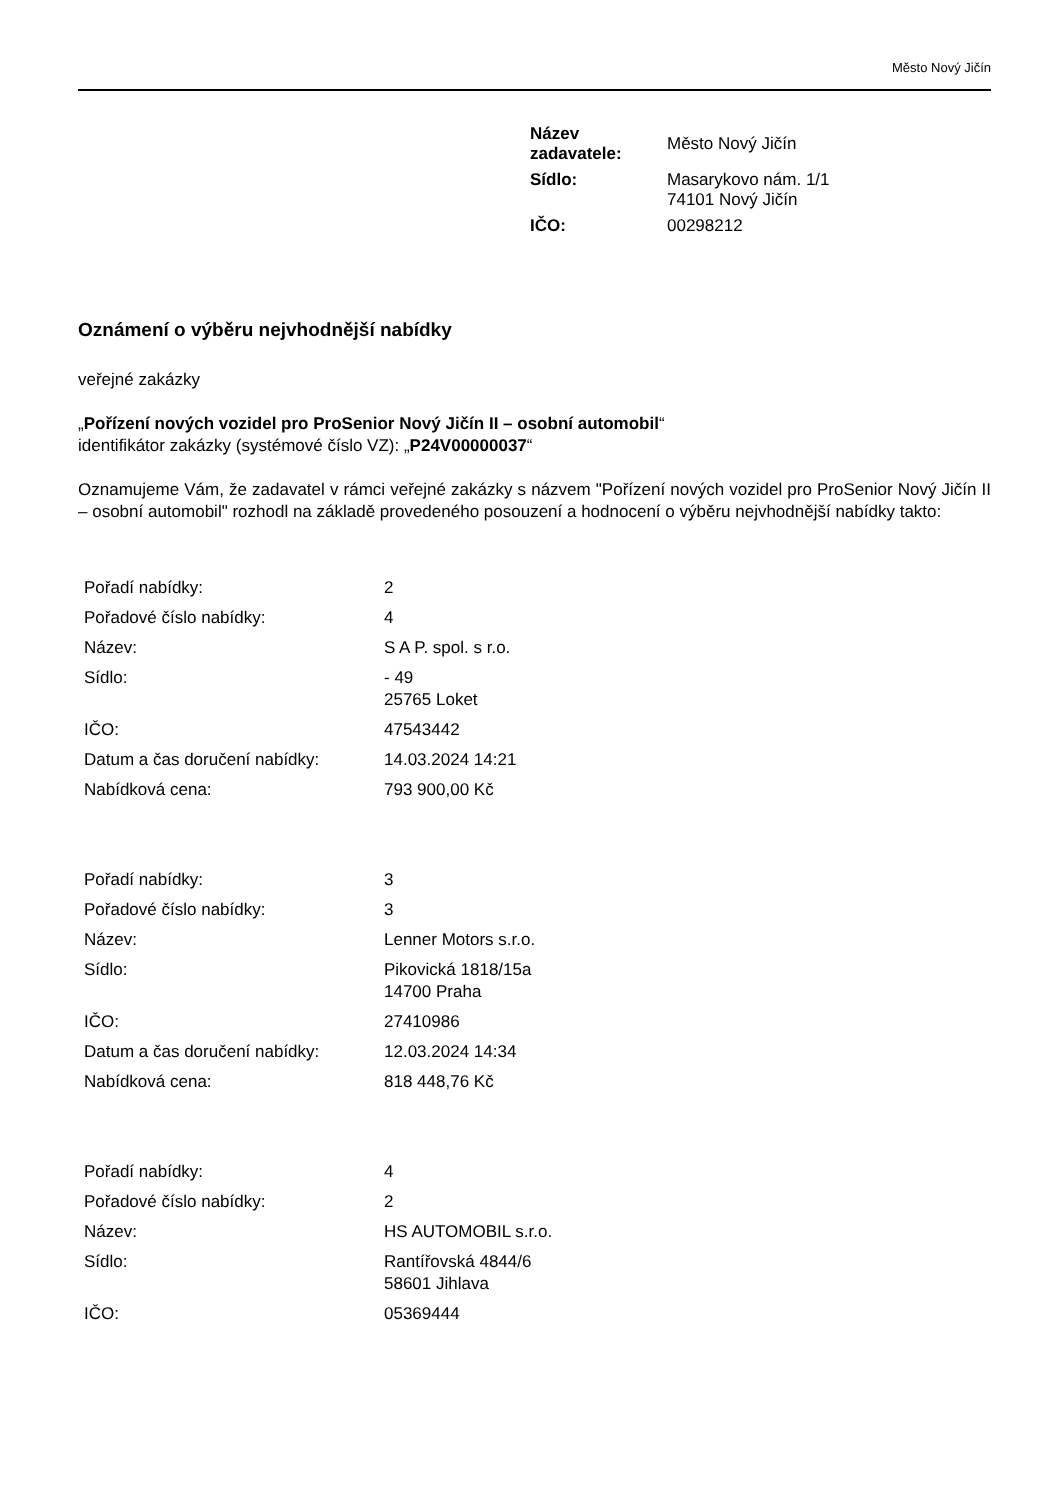Město Nový Jičín
| Název zadavatele: | Město Nový Jičín |
| Sídlo: | Masarykovo nám. 1/1 74101 Nový Jičín |
| IČO: | 00298212 |
Oznámení o výběru nejvhodnější nabídky
veřejné zakázky
„Pořízení nových vozidel pro ProSenior Nový Jičín II – osobní automobil“
identifikátor zakázky (systémové číslo VZ): „P24V00000037“
Oznamujeme Vám, že zadavatel v rámci veřejné zakázky s názvem "Pořízení nových vozidel pro ProSenior Nový Jičín II – osobní automobil" rozhodl na základě provedeného posouzení a hodnocení o výběru nejvhodnější nabídky takto:
| Pořadí nabídky: | 2 |
| Pořadové číslo nabídky: | 4 |
| Název: | S A P. spol. s r.o. |
| Sídlo: | - 49 25765 Loket |
| IČO: | 47543442 |
| Datum a čas doručení nabídky: | 14.03.2024 14:21 |
| Nabídková cena: | 793 900,00 Kč |
| Pořadí nabídky: | 3 |
| Pořadové číslo nabídky: | 3 |
| Název: | Lenner Motors s.r.o. |
| Sídlo: | Pikovická 1818/15a 14700 Praha |
| IČO: | 27410986 |
| Datum a čas doručení nabídky: | 12.03.2024 14:34 |
| Nabídková cena: | 818 448,76 Kč |
| Pořadí nabídky: | 4 |
| Pořadové číslo nabídky: | 2 |
| Název: | HS AUTOMOBIL s.r.o. |
| Sídlo: | Rantířovská 4844/6 58601 Jihlava |
| IČO: | 05369444 |